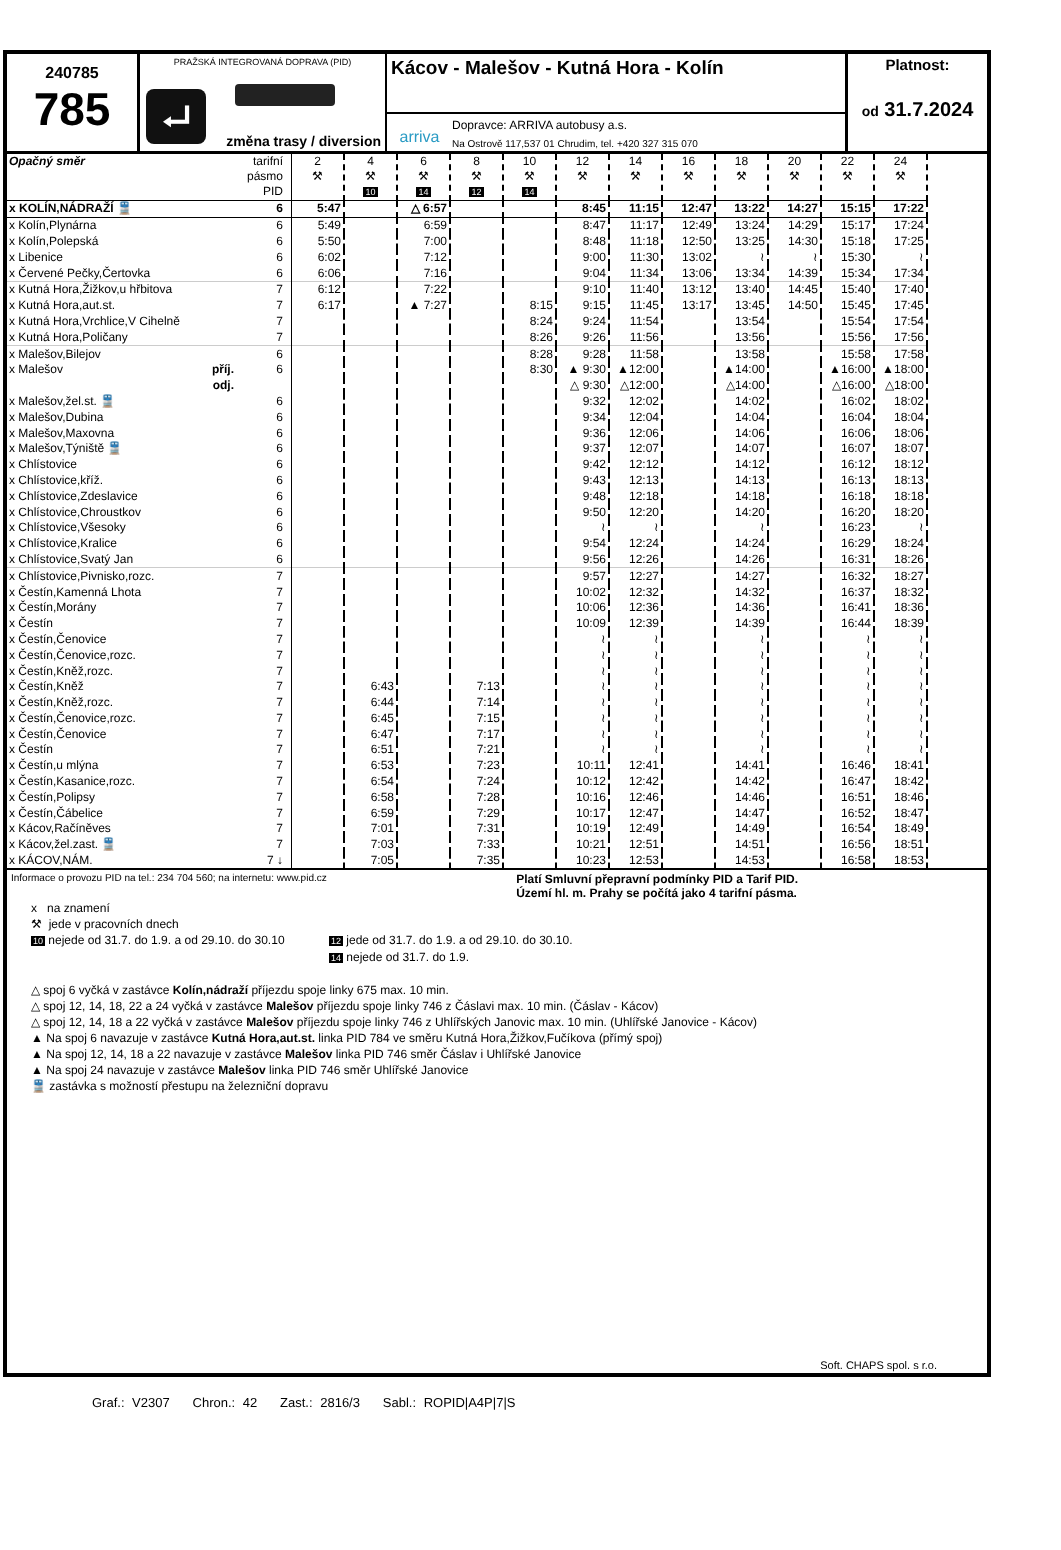240785
785
PRAŽSKÁ INTEGROVANÁ DOPRAVA (PID)
⮠
změna trasy / diversion
Kácov - Malešov - Kutná Hora - Kolín
arriva
Dopravce: ARRIVA autobusy a.s.
Na Ostrově 117,537 01 Chrudim, tel. +420 327 315 070
Platnost:
od 31.7.2024
| Opačný směr | tarifní pásmo PID | 2 ⚒ | 4 ⚒ 10 | 6 ⚒ 14 | 8 ⚒ 12 | 10 ⚒ 14 | 12 ⚒ | 14 ⚒ | 16 ⚒ | 18 ⚒ | 20 ⚒ | 22 ⚒ | 24 ⚒ |
| --- | --- | --- | --- | --- | --- | --- | --- | --- | --- | --- | --- | --- | --- |
| x KOLÍN,NÁDRAŽÍ 🚆 | 6 | 5:47 | | △ 6:57 | | | 8:45 | 11:15 | 12:47 | 13:22 | 14:27 | 15:15 | 17:22 |
| x Kolín,Plynárna | 6 | 5:49 | | 6:59 | | | 8:47 | 11:17 | 12:49 | 13:24 | 14:29 | 15:17 | 17:24 |
| x Kolín,Polepská | 6 | 5:50 | | 7:00 | | | 8:48 | 11:18 | 12:50 | 13:25 | 14:30 | 15:18 | 17:25 |
| x Libenice | 6 | 6:02 | | 7:12 | | | 9:00 | 11:30 | 13:02 | ≀ | ≀ | 15:30 | ≀ |
| x Červené Pečky,Čertovka | 6 | 6:06 | | 7:16 | | | 9:04 | 11:34 | 13:06 | 13:34 | 14:39 | 15:34 | 17:34 |
| x Kutná Hora,Žižkov,u hřbitova | 7 | 6:12 | | 7:22 | | | 9:10 | 11:40 | 13:12 | 13:40 | 14:45 | 15:40 | 17:40 |
| x Kutná Hora,aut.st. | 7 | 6:17 | | ▲ 7:27 | | 8:15 | 9:15 | 11:45 | 13:17 | 13:45 | 14:50 | 15:45 | 17:45 |
| x Kutná Hora,Vrchlice,V Cihelně | 7 | | | | | 8:24 | 9:24 | 11:54 | | 13:54 | | 15:54 | 17:54 |
| x Kutná Hora,Poličany | 7 | | | | | 8:26 | 9:26 | 11:56 | | 13:56 | | 15:56 | 17:56 |
| x Malešov,Bilejov | 6 | | | | | 8:28 | 9:28 | 11:58 | | 13:58 | | 15:58 | 17:58 |
| x Malešov příj. | 6 | | | | | 8:30 | ▲ 9:30 | ▲12:00 | | ▲14:00 | | ▲16:00 | ▲18:00 |
| odj. | | | | | | | △ 9:30 | △12:00 | | △14:00 | | △16:00 | △18:00 |
| x Malešov,žel.st. 🚆 | 6 | | | | | | 9:32 | 12:02 | | 14:02 | | 16:02 | 18:02 |
| x Malešov,Dubina | 6 | | | | | | 9:34 | 12:04 | | 14:04 | | 16:04 | 18:04 |
| x Malešov,Maxovna | 6 | | | | | | 9:36 | 12:06 | | 14:06 | | 16:06 | 18:06 |
| x Malešov,Týniště 🚆 | 6 | | | | | | 9:37 | 12:07 | | 14:07 | | 16:07 | 18:07 |
| x Chlístovice | 6 | | | | | | 9:42 | 12:12 | | 14:12 | | 16:12 | 18:12 |
| x Chlístovice,kříž. | 6 | | | | | | 9:43 | 12:13 | | 14:13 | | 16:13 | 18:13 |
| x Chlístovice,Zdeslavice | 6 | | | | | | 9:48 | 12:18 | | 14:18 | | 16:18 | 18:18 |
| x Chlístovice,Chroustkov | 6 | | | | | | 9:50 | 12:20 | | 14:20 | | 16:20 | 18:20 |
| x Chlístovice,Všesoky | 6 | | | | | | ≀ | ≀ | | ≀ | | 16:23 | ≀ |
| x Chlístovice,Kralice | 6 | | | | | | 9:54 | 12:24 | | 14:24 | | 16:29 | 18:24 |
| x Chlístovice,Svatý Jan | 6 | | | | | | 9:56 | 12:26 | | 14:26 | | 16:31 | 18:26 |
| x Chlístovice,Pivnisko,rozc. | 7 | | | | | | 9:57 | 12:27 | | 14:27 | | 16:32 | 18:27 |
| x Čestín,Kamenná Lhota | 7 | | | | | | 10:02 | 12:32 | | 14:32 | | 16:37 | 18:32 |
| x Čestín,Morány | 7 | | | | | | 10:06 | 12:36 | | 14:36 | | 16:41 | 18:36 |
| x Čestín | 7 | | | | | | 10:09 | 12:39 | | 14:39 | | 16:44 | 18:39 |
| x Čestín,Čenovice | 7 | | | | | | ≀ | ≀ | | ≀ | | ≀ | ≀ |
| x Čestín,Čenovice,rozc. | 7 | | | | | | ≀ | ≀ | | ≀ | | ≀ | ≀ |
| x Čestín,Kněž,rozc. | 7 | | | | | | ≀ | ≀ | | ≀ | | ≀ | ≀ |
| x Čestín,Kněž | 7 | | 6:43 | | 7:13 | | ≀ | ≀ | | ≀ | | ≀ | ≀ |
| x Čestín,Kněž,rozc. | 7 | | 6:44 | | 7:14 | | ≀ | ≀ | | ≀ | | ≀ | ≀ |
| x Čestín,Čenovice,rozc. | 7 | | 6:45 | | 7:15 | | ≀ | ≀ | | ≀ | | ≀ | ≀ |
| x Čestín,Čenovice | 7 | | 6:47 | | 7:17 | | ≀ | ≀ | | ≀ | | ≀ | ≀ |
| x Čestín | 7 | | 6:51 | | 7:21 | | ≀ | ≀ | | ≀ | | ≀ | ≀ |
| x Čestín,u mlýna | 7 | | 6:53 | | 7:23 | | 10:11 | 12:41 | | 14:41 | | 16:46 | 18:41 |
| x Čestín,Kasanice,rozc. | 7 | | 6:54 | | 7:24 | | 10:12 | 12:42 | | 14:42 | | 16:47 | 18:42 |
| x Čestín,Polipsy | 7 | | 6:58 | | 7:28 | | 10:16 | 12:46 | | 14:46 | | 16:51 | 18:46 |
| x Čestín,Čábelice | 7 | | 6:59 | | 7:29 | | 10:17 | 12:47 | | 14:47 | | 16:52 | 18:47 |
| x Kácov,Račíněves | 7 | | 7:01 | | 7:31 | | 10:19 | 12:49 | | 14:49 | | 16:54 | 18:49 |
| x Kácov,žel.zast. 🚆 | 7 | | 7:03 | | 7:33 | | 10:21 | 12:51 | | 14:51 | | 16:56 | 18:51 |
| x KÁCOV,NÁM. | 7 ↓ | | 7:05 | | 7:35 | | 10:23 | 12:53 | | 14:53 | | 16:58 | 18:53 |
Informace o provozu PID na tel.: 234 704 560; na internetu: www.pid.cz Platí Smluvní přepravní podmínky PID a Tarif PID.
Území hl. m. Prahy se počítá jako 4 tarifní pásma.
x na znamení
⚒ jede v pracovních dnech
10 nejede od 31.7. do 1.9. a od 29.10. do 30.10 12 jede od 31.7. do 1.9. a od 29.10. do 30.10.
14 nejede od 31.7. do 1.9.
△ spoj 6 vyčká v zastávce Kolín,nádraží příjezdu spoje linky 675 max. 10 min.
△ spoj 12, 14, 18, 22 a 24 vyčká v zastávce Malešov příjezdu spoje linky 746 z Čáslavi max. 10 min. (Čáslav - Kácov)
△ spoj 12, 14, 18 a 22 vyčká v zastávce Malešov příjezdu spoje linky 746 z Uhlířských Janovic max. 10 min. (Uhlířské Janovice - Kácov)
▲ Na spoj 6 navazuje v zastávce Kutná Hora,aut.st. linka PID 784 ve směru Kutná Hora,Žižkov,Fučíkova (přímý spoj)
▲ Na spoj 12, 14, 18 a 22 navazuje v zastávce Malešov linka PID 746 směr Čáslav i Uhlířské Janovice
▲ Na spoj 24 navazuje v zastávce Malešov linka PID 746 směr Uhlířské Janovice
🚆 zastávka s možností přestupu na železniční dopravu
Soft. CHAPS spol. s r.o.
Graf.: V2307 Chron.: 42 Zast.: 2816/3 Sabl.: ROPID|A4P|7|S